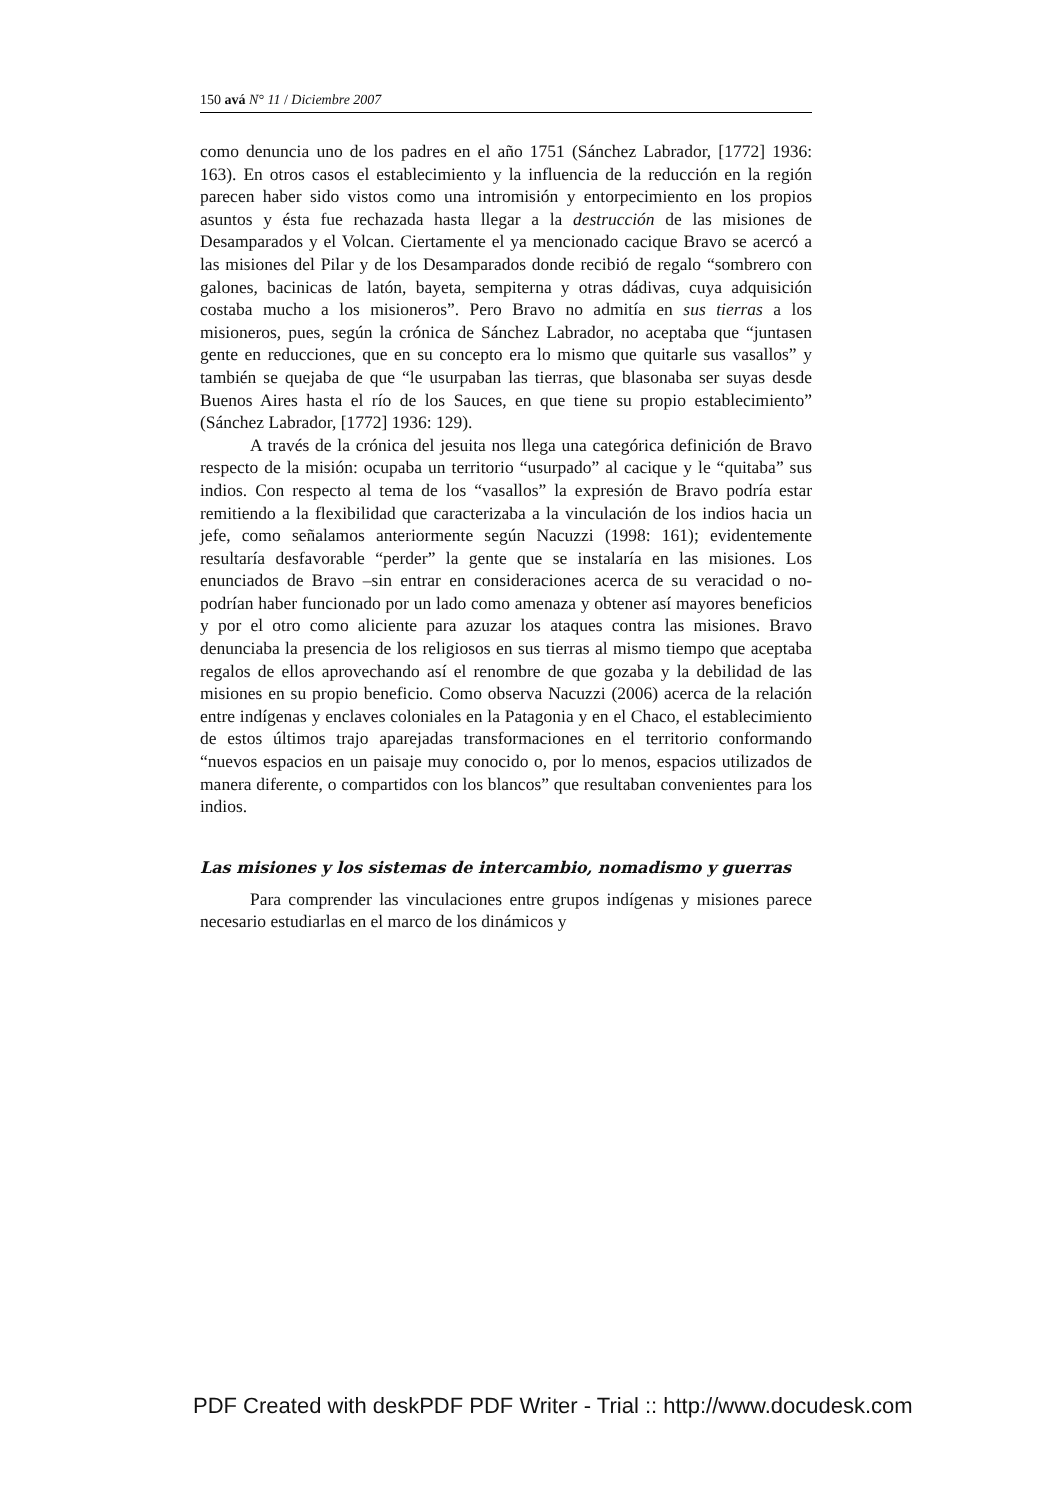150 avá N° 11 / Diciembre 2007
como denuncia uno de los padres en el año 1751 (Sánchez Labrador, [1772] 1936: 163). En otros casos el establecimiento y la influencia de la reducción en la región parecen haber sido vistos como una intromisión y entorpecimiento en los propios asuntos y ésta fue rechazada hasta llegar a la destrucción de las misiones de Desamparados y el Volcan. Ciertamente el ya mencionado cacique Bravo se acercó a las misiones del Pilar y de los Desamparados donde recibió de regalo “sombrero con galones, bacinicas de latón, bayeta, sempiterna y otras dádivas, cuya adquisición costaba mucho a los misioneros”. Pero Bravo no admitía en sus tierras a los misioneros, pues, según la crónica de Sánchez Labrador, no aceptaba que “juntasen gente en reducciones, que en su concepto era lo mismo que quitarle sus vasallos” y también se quejaba de que “le usurpaban las tierras, que blasonaba ser suyas desde Buenos Aires hasta el río de los Sauces, en que tiene su propio establecimiento” (Sánchez Labrador, [1772] 1936: 129).
A través de la crónica del jesuita nos llega una categórica definición de Bravo respecto de la misión: ocupaba un territorio “usurpado” al cacique y le “quitaba” sus indios. Con respecto al tema de los “vasallos” la expresión de Bravo podría estar remitiendo a la flexibilidad que caracterizaba a la vinculación de los indios hacia un jefe, como señalamos anteriormente según Nacuzzi (1998: 161); evidentemente resultaría desfavorable “perder” la gente que se instalaría en las misiones. Los enunciados de Bravo –sin entrar en consideraciones acerca de su veracidad o no- podrían haber funcionado por un lado como amenaza y obtener así mayores beneficios y por el otro como aliciente para azuzar los ataques contra las misiones. Bravo denunciaba la presencia de los religiosos en sus tierras al mismo tiempo que aceptaba regalos de ellos aprovechando así el renombre de que gozaba y la debilidad de las misiones en su propio beneficio. Como observa Nacuzzi (2006) acerca de la relación entre indígenas y enclaves coloniales en la Patagonia y en el Chaco, el establecimiento de estos últimos trajo aparejadas transformaciones en el territorio conformando “nuevos espacios en un paisaje muy conocido o, por lo menos, espacios utilizados de manera diferente, o compartidos con los blancos” que resultaban convenientes para los indios.
Las misiones y los sistemas de intercambio, nomadismo y guerras
Para comprender las vinculaciones entre grupos indígenas y misiones parece necesario estudiarlas en el marco de los dinámicos y
PDF Created with deskPDF PDF Writer - Trial :: http://www.docudesk.com